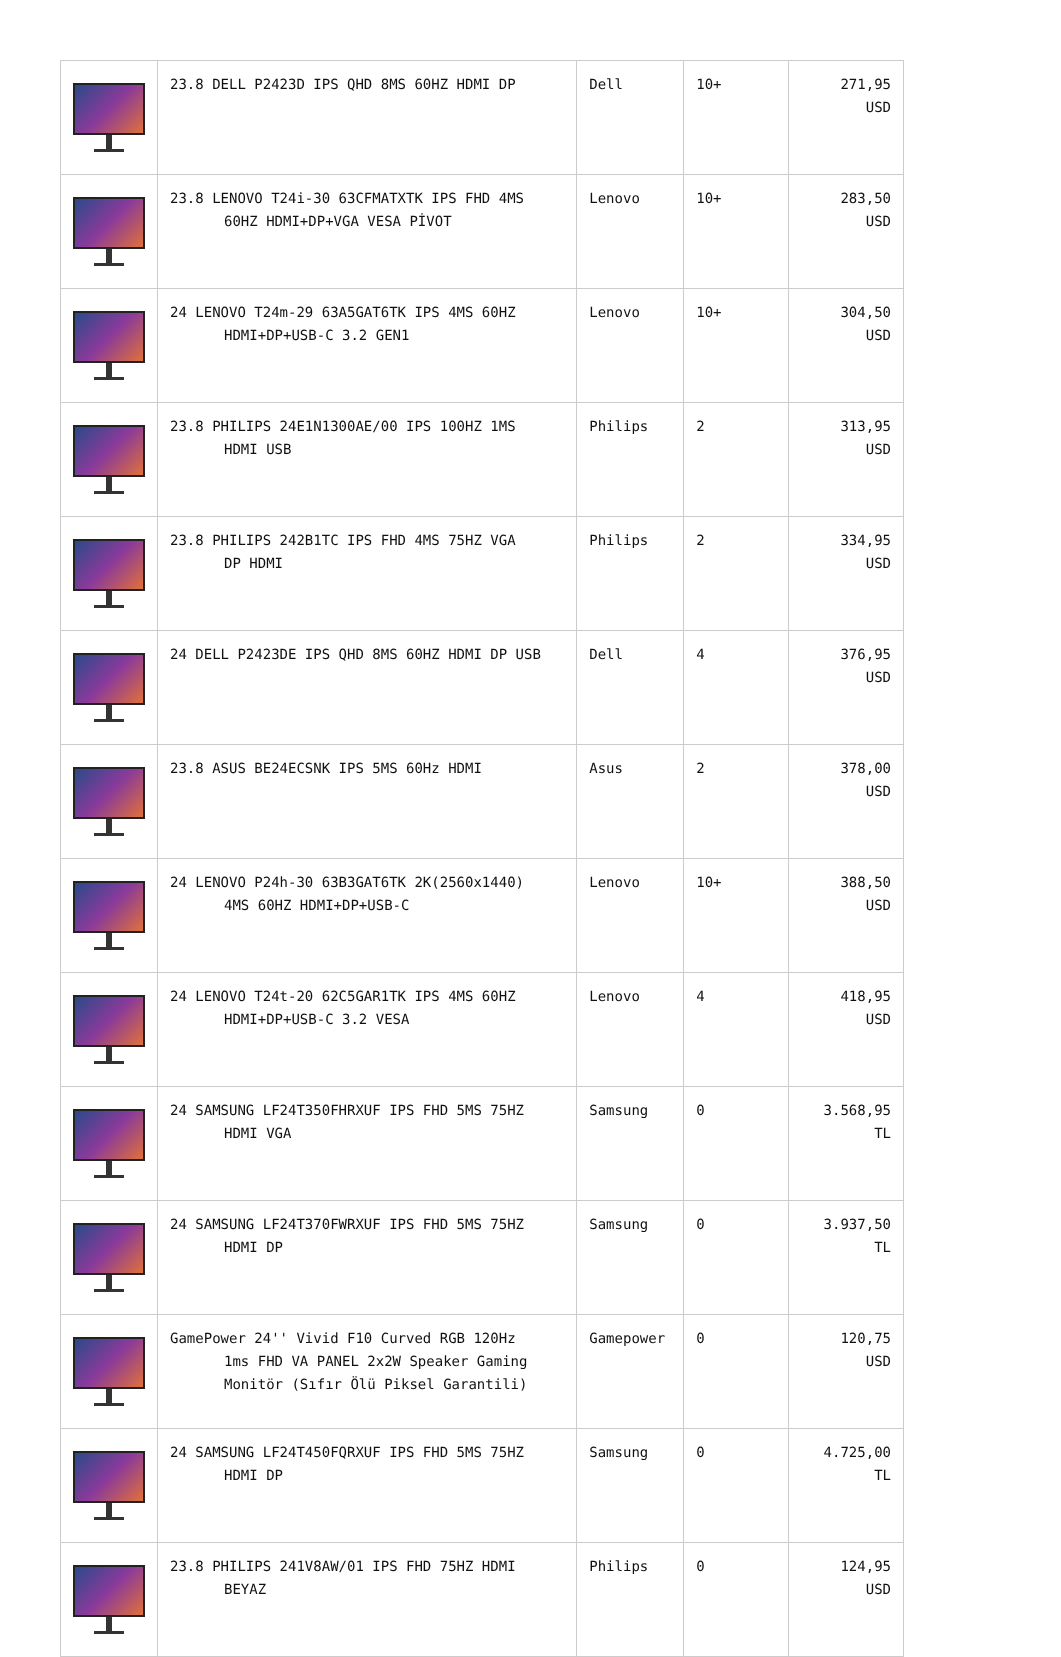| | 23.8 DELL P2423D IPS QHD 8MS 60HZ HDMI DP | Dell | 10+ | 271,95 USD |
| | 23.8 LENOVO T24i-30 63CFMATXTK IPS FHD 4MS 60HZ HDMI+DP+VGA VESA PİVOT | Lenovo | 10+ | 283,50 USD |
| | 24 LENOVO T24m-29 63A5GAT6TK IPS 4MS 60HZ HDMI+DP+USB-C 3.2 GEN1 | Lenovo | 10+ | 304,50 USD |
| | 23.8 PHILIPS 24E1N1300AE/00 IPS 100HZ 1MS HDMI USB | Philips | 2 | 313,95 USD |
| | 23.8 PHILIPS 242B1TC IPS FHD 4MS 75HZ VGA DP HDMI | Philips | 2 | 334,95 USD |
| | 24 DELL P2423DE IPS QHD 8MS 60HZ HDMI DP USB | Dell | 4 | 376,95 USD |
| | 23.8 ASUS BE24ECSNK IPS 5MS 60Hz HDMI | Asus | 2 | 378,00 USD |
| | 24 LENOVO P24h-30 63B3GAT6TK 2K(2560x1440) 4MS 60HZ HDMI+DP+USB-C | Lenovo | 10+ | 388,50 USD |
| | 24 LENOVO T24t-20 62C5GAR1TK IPS 4MS 60HZ HDMI+DP+USB-C 3.2 VESA | Lenovo | 4 | 418,95 USD |
| | 24 SAMSUNG LF24T350FHRXUF IPS FHD 5MS 75HZ HDMI VGA | Samsung | 0 | 3.568,95 TL |
| | 24 SAMSUNG LF24T370FWRXUF IPS FHD 5MS 75HZ HDMI DP | Samsung | 0 | 3.937,50 TL |
| | GamePower 24'' Vivid F10 Curved RGB 120Hz 1ms FHD VA PANEL 2x2W Speaker Gaming Monitör (Sıfır Ölü Piksel Garantili) | Gamepower | 0 | 120,75 USD |
| | 24 SAMSUNG LF24T450FQRXUF IPS FHD 5MS 75HZ HDMI DP | Samsung | 0 | 4.725,00 TL |
| | 23.8 PHILIPS 241V8AW/01 IPS FHD 75HZ HDMI BEYAZ | Philips | 0 | 124,95 USD |